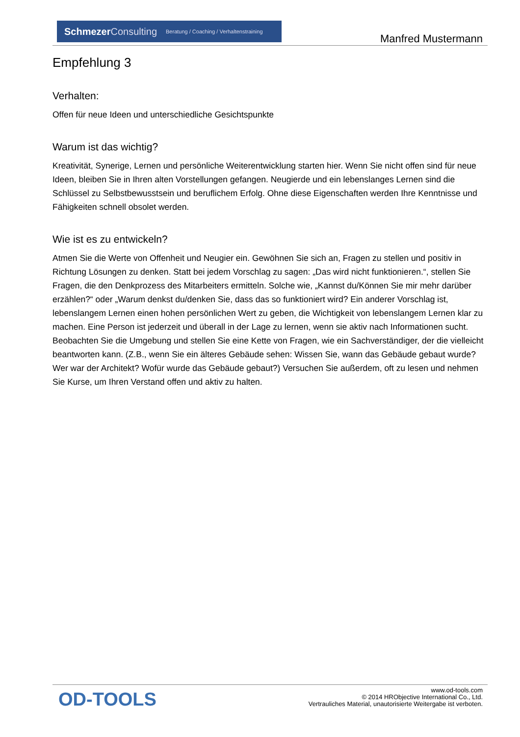Schmezer Consulting Beratung / Coaching / Verhaltenstraining
Manfred Mustermann
Empfehlung 3
Verhalten:
Offen für neue Ideen und unterschiedliche Gesichtspunkte
Warum ist das wichtig?
Kreativität, Synerige, Lernen und persönliche Weiterentwicklung starten hier. Wenn Sie nicht offen sind für neue Ideen, bleiben Sie in Ihren alten Vorstellungen gefangen. Neugierde und ein lebenslanges Lernen sind die Schlüssel zu Selbstbewusstsein und beruflichem Erfolg. Ohne diese Eigenschaften werden Ihre Kenntnisse und Fähigkeiten schnell obsolet werden.
Wie ist es zu entwickeln?
Atmen Sie die Werte von Offenheit und Neugier ein. Gewöhnen Sie sich an, Fragen zu stellen und positiv in Richtung Lösungen zu denken. Statt bei jedem Vorschlag zu sagen: „Das wird nicht funktionieren.“, stellen Sie Fragen, die den Denkprozess des Mitarbeiters ermitteln. Solche wie, „Kannst du/Können Sie mir mehr darüber erzählen?“ oder „Warum denkst du/denken Sie, dass das so funktioniert wird? Ein anderer Vorschlag ist, lebenslangem Lernen einen hohen persönlichen Wert zu geben, die Wichtigkeit von lebenslangem Lernen klar zu machen. Eine Person ist jederzeit und überall in der Lage zu lernen, wenn sie aktiv nach Informationen sucht. Beobachten Sie die Umgebung und stellen Sie eine Kette von Fragen, wie ein Sachverständiger, der die vielleicht beantworten kann. (Z.B., wenn Sie ein älteres Gebäude sehen: Wissen Sie, wann das Gebäude gebaut wurde? Wer war der Architekt? Wofür wurde das Gebäude gebaut?) Versuchen Sie außerdem, oft zu lesen und nehmen Sie Kurse, um Ihren Verstand offen und aktiv zu halten.
OD-TOOLS
www.od-tools.com
© 2014 HRObjective International Co., Ltd.
Vertrauliches Material, unautorisierte Weitergabe ist verboten.